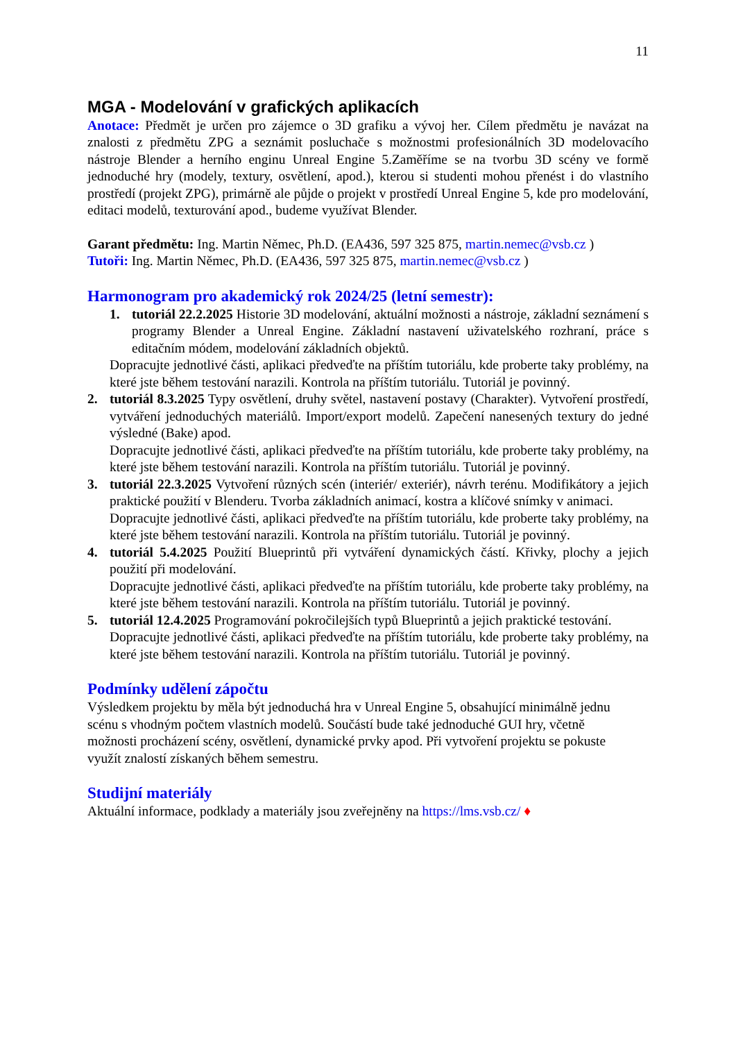11
MGA - Modelování v grafických aplikacích
Anotace: Předmět je určen pro zájemce o 3D grafiku a vývoj her. Cílem předmětu je navázat na znalosti z předmětu ZPG a seznámit posluchače s možnostmi profesionálních 3D modelovacího nástroje Blender a herního enginu Unreal Engine 5.Zaměříme se na tvorbu 3D scény ve formě jednoduché hry (modely, textury, osvětlení, apod.), kterou si studenti mohou přenést i do vlastního prostředí (projekt ZPG), primárně ale půjde o projekt v prostředí Unreal Engine 5, kde pro modelování, editaci modelů, texturování apod., budeme využívat Blender.
Garant předmětu: Ing. Martin Němec, Ph.D. (EA436, 597 325 875, martin.nemec@vsb.cz )
Tutoři: Ing. Martin Němec, Ph.D. (EA436, 597 325 875, martin.nemec@vsb.cz )
Harmonogram pro akademický rok 2024/25 (letní semestr):
1. tutoriál 22.2.2025 Historie 3D modelování, aktuální možnosti a nástroje, základní seznámení s programy Blender a Unreal Engine. Základní nastavení uživatelského rozhraní, práce s editačním módem, modelování základních objektů.
Dopracujte jednotlivé části, aplikaci předveďte na příštím tutoriálu, kde proberte taky problémy, na které jste během testování narazili. Kontrola na příštím tutoriálu. Tutoriál je povinný.
2. tutoriál 8.3.2025 Typy osvětlení, druhy světel, nastavení postavy (Charakter). Vytvoření prostředí, vytváření jednoduchých materiálů. Import/export modelů. Zapečení nanesených textury do jedné výsledné (Bake) apod.
Dopracujte jednotlivé části, aplikaci předveďte na příštím tutoriálu, kde proberte taky problémy, na které jste během testování narazili. Kontrola na příštím tutoriálu. Tutoriál je povinný.
3. tutoriál 22.3.2025 Vytvoření různých scén (interiér/ exteriér), návrh terénu. Modifikátory a jejich praktické použití v Blenderu. Tvorba základních animací, kostra a klíčové snímky v animaci.
Dopracujte jednotlivé části, aplikaci předveďte na příštím tutoriálu, kde proberte taky problémy, na které jste během testování narazili. Kontrola na příštím tutoriálu. Tutoriál je povinný.
4. tutoriál 5.4.2025 Použití Blueprintů při vytváření dynamických částí. Křivky, plochy a jejich použití při modelování.
Dopracujte jednotlivé části, aplikaci předveďte na příštím tutoriálu, kde proberte taky problémy, na které jste během testování narazili. Kontrola na příštím tutoriálu. Tutoriál je povinný.
5. tutoriál 12.4.2025 Programování pokročilejších typů Blueprintů a jejich praktické testování.
Dopracujte jednotlivé části, aplikaci předveďte na příštím tutoriálu, kde proberte taky problémy, na které jste během testování narazili. Kontrola na příštím tutoriálu. Tutoriál je povinný.
Podmínky udělení zápočtu
Výsledkem projektu by měla být jednoduchá hra v Unreal Engine 5, obsahující minimálně jednu scénu s vhodným počtem vlastních modelů. Součástí bude také jednoduché GUI hry, včetně možnosti procházení scény, osvětlení, dynamické prvky apod. Při vytvoření projektu se pokuste využít znalostí získaných během semestru.
Studijní materiály
Aktuální informace, podklady a materiály jsou zveřejněny na https://lms.vsb.cz/ ♦